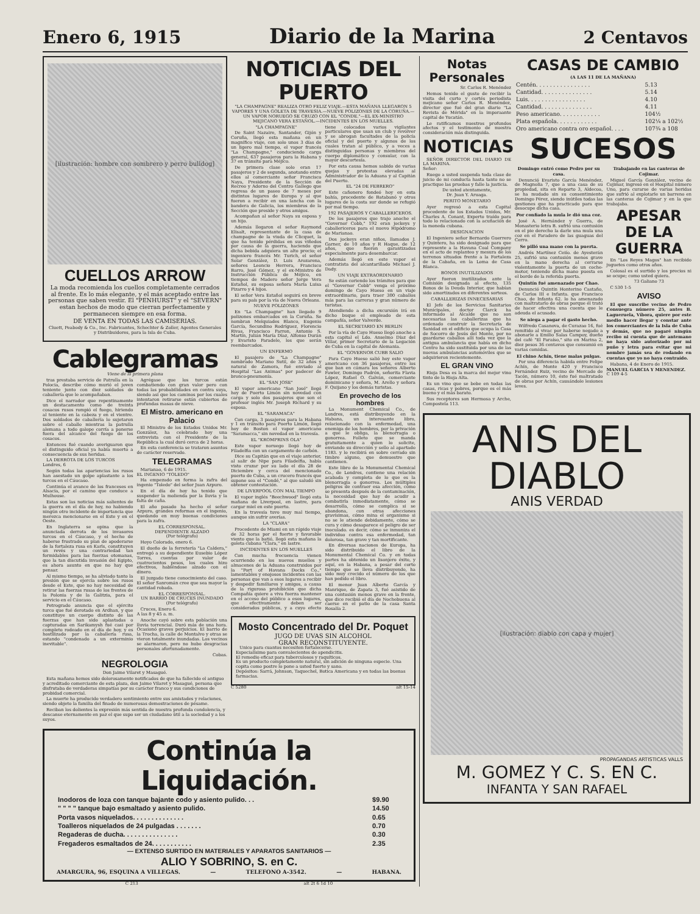Enero 6, 1915 Diario de la Marina 2 Centavos
[ilustración: hombre con sombrero y perro bulldog]
CUELLOS ARROW
La moda recomienda los cuellos completamente cerrados al frente. Es lo más elegante, y el más aceptado entre las personas que saben vestir. El "PENHURST" y el "SEVERN" estan hechos de modo que cierran perfectamente y permanecen siempre en esa forma.
DE VENTA EN TODAS LAS CAMISERIAS.
Cluett, Peabody & Co., Inc. Fabricantes, Schechter & Zoller, Agentes Generales y Distribuidores, para la Isla de Cuba.
Cablegramas
Viene de la primera plana
tras prestaba servicio de Patrulla en la Polocia, describe cómo murió el joven teniente junto con diez soldados de caballería que le acompañaban.
Dice el narrador que repentinamente un destacamento como de treinta cosacos rusos rompió el fuego, hiriendo al teniente en la cabeza y en el vientre. Dos soldados de caballería lo sujetaron sobre el caballo mientras la patrulla alemana a todo galope corría a ponerse fuera del alcance del fuego de los cosacos.
Entonces fué cuando averiguaron que el distinguido oficial ya había muerto a consecuencia de sus heridas.
LA DERROTA DE LOS TURCOS
Londres, 6
Según todas las apariencias los rusos han asestado un golpe aplastante a los turcos en el Cáucaso.
Continúa el avance de los franceses en Alsacia, por el camino que conduce a Mulhouse.
Estas son las noticias más salientes de la guerra en el día de hoy, no habiendo ningún otro incidente de importancia que merezca mencionarse en el Este y en el Oeste.
En Inglaterra se opina que la anunciada derrota de los invasores turcos en el Cáucaso, y el hecho de haberse frustrado su plan de apoderarse de la fortaleza rusa en Karls, constituyen un revés y una contrariedad tan formidables para las fuerzas otomanas, que la tan discutida invasión del Egipto, es ahora asunto en que no hay que pensar.
Al mismo tiempo, se ha aliviado tanto la presión que se ejercía sobre los rusos desde el Este, que no hay necesidad de retirar las fuerzas rusas de los frentes de la Polonia y de la Galitzia, para el servicio en el Cáucaso.
Petrogrado anuncia que el ejército turco que fué derotado en Ardhan, y que constituye un cuerpo distinto de las fuerzas que han sido aplastadas o capturadas en Sarikamysh fué casi por completo rodeado en el día de hoy, y es hostilizado por la caballería rusa, estando "condenado a un exterminio inevitable".
Agrégase que los turcos están combatiendo con gran valor pero con todas las probabilidades en contra suya, siendo así que los caminos por los cuales intentaron retirarse están cubiertos de profundas masas de nieve.
El Mistro. americano en Palacio
El Ministro de los Estados Unidos Mr. González, ha celebrado hoy una entrevista con el Presidente de la República la cual duró cerca de 2 horas.
En esta conferencia se trataron asuntos de carácter reservado.
TELEGRAMAS
Marianao, 6 de 1915.
EL INGENIO "TOLEDO"
Ha empezado en forma la zafra del ingenio "Toledo" del señor Juan Azpuro.
En el día de hoy ha tenido que suspender la molienda por la lluvia y la falta de caña.
El año pasado ha hecho el señor Azpuro, grandes reformas en el ingenio, quedando en muy buenas condiciones para la zafra.
EL CORRESPONSAL.
DEPENDIENTE ALZADO
(Por telégrafo)
Hoyo Colorado, enero 6.
El dueño de la ferretería "La Caldera," entregó a su dependiente Eusebio López Torres, cuentas por valor de cuatrocientos pesos, los cuales hizo efectivos, habiéndose alzado con el dinero.
El juzgado tiene conocimiento del caso. El señor Sanromán cree que sea mayor la cantidad robada.
EL CORRESPONSAL.
UN BARRIO DE CRUCES INUNDADO
(Por telégrafo)
Cruces, Enero 6.
A las 8 y 45 a. m.
Anoche cayó sobre esta población una lluvia torrencial. Duró más de una hora. Ocasionó graves perjuicios. El barrio de la Trocha, la calle de Montalvo y otras se vieron totalmente inundadas. Los vecinos se alarmaron, pero no hubo desgracias personales afortunadamente.
Cobas.
NEGROLOGIA
Don Jaime Vilaret y Masagué.
Esta mañana hemos sido dolorosamente notificados de que ha fallecido el antiguo y acreditado comerciante de esta plaza, don Jaime Vilaret y Masagué, persona que disfrutaba de verdaderas simpatías por su carácter franco y sus condiciones de probidad comercial.
La muerte ha producido verdadero sentimiento entre sus amistades y relaciones, siendo objeto la familia del finado de numerosas demostraciones de pésame.
Reciban los dolientes la expresión más sentida de nuestra profunda condolencia, y descanse eternamente en paz el que supo ser un ciudadano útil a la sociedad y a los suyos.
NOTICIAS DEL PUERTO
"LA CHAMPAGNE" REALIZA OTRO FELIZ VIAJE.—ESTA MAÑANA LLEGARON 5 VAPORES Y UNA GOLETA DE TRAVESIA.—NUEVE POLIZONES DE LA CORUÑA.—UN VAPOR NORUEGO SE CRUZO CON EL "CONDE."—EL EX-MINISTRO MEJICANO VERA ESTAÑOL.—INCIDENTES EN LOS MUELLES.
"LA CHAMPAGNE"
De Saint Nazaire, Santander, Gijón y Coruña, llegó esta mañana en un magnífico viaje, con solo unos 3 días de un ligero mal tiempo, el vapor francés "La Champagne," conduciendo carga general, 637 pasajeros para la Habana y 37 en tránsito para Méjico.
De primera clase solo eran 17 pasajeros y 2 de segunda, anotando entre ellos al comerciante señor Francisco Naya, Presidente de la Sección de Recreo y Adorno del Centro Gallego que regresa de un paseo de 7 meses por distintos lugares de Europa y al que fueron a recibir en una lancha con la bandera de Galicia, los miembros de la Sección que preside y otros amigos.
Acompañan al señor Naya su esposa y un hijo.
Además llegaron el señor Raymond Elisalt, representante de la casa de champagne de la viuda de Clicquet, la que ha tenido pérdidas en sus viñedos por causa de la guerra, haciendo que dicha bebida adquiera un alto precio; el ingeniero francés Mr. Turich, el señor Solar González, D. Luis Arozarena, señores Leoncio Herrera, Francisco Barro, José Gómez, y el ex-Ministro de Instrucción Pública de Méjico, en tiempos de Madero señor Jorge Vera Estañol, su esposa señora María Luisa Pizarro y 4 hijos.
El señor Vera Estañol seguirá en breve para su país por la vía de Nueva Orleans.
NUEVE POLIZONES
En "La Champagne" han llegado 9 polizones embarcados en la Coruña. Se nombran Melquiades Blanco, Eugenio García, Secundino Rodríguez, Florencio Rivas, Francisco Parron, Antonio S. Martín, Julián María Díaz, Alfonso Durán y Evaristo Paradele, los que serán reembarcados.
UN ENFERMO
El pasajero de "La Champagne" nombrado Mariano Sutil, de 32 años y natural de Zamora, fué enviado al Hospital "Las Animas" por padecer de bronco-pneumonía.
EL "SAN JOSE"
El vapor americano "San José" llegó hoy de Puerto Limón sin novedad con carga y solo dos pasajeros que son el profesor inglés Mr. Joseph Richard y su esposa.
EL "SARAMACA"
Con carga, 3 pasajeros para la Habana y 1 en tránsito para Puerto Limón, llegó hoy de Boston el vapor americano "Saramacca," sin novedad en la travesía.
EL "KROMPRINS OLA"
Este vapor noruego llegó hoy de Filadelfia con un cargamento de carbón.
Dice su Capitán que en el viaje anterior, al salir de Nipe para Filadelfia, había visto cruzar por su lado el día 28 de Diciembre y cerca del mencionado puerto de Cuba, a un crucero francés que supone sea el "Condé," al que saludó sin obtener contestación.
DE LIVERPOOL CON MAL TIEMPO
El vapor inglés "Beechwood" llegó esta mañana de Liverpool, en lastre, para cargar miel en este puerto.
En la travesía tuvo muy mal tiempo, aunque sin sufrir averías.
LA "CLARA"
Procedente de Miami en un rápido viaje de 32 horas por el fuerte y favorable viento que la batió, llegó esta mañana la goleta cubana "Clara," en lastre.
INCIDENTES EN LOS MUELLES
Con mucha frecuencia vienen ocurriendo en los nuevos muelles y almacenes de la Aduana construidos por la "Port of Havana Docks Co.," lamentables y enojosos incidentes con las personas que van a esos lugares a recibir y despedir familiares y amigos, a causa de la rigurosa prohibición que dicha Compañía quiere a viva fuerza mantener en el acceso del público a esos lugares, que efectivamente deben ser considerados públicos, y a cuyo efecto tiene colocados varios vigilantes particulares que usan un club y revólver y se abrogan facultades de la policía oficial y del puerto y algunos de los cuales tratan al público, y a veces a distinguidas personas y miembros del cuerpo diplomático y consular, con la mayor descortesía.
Por esta causa hemos sabido de varias quejas y protestas elevadas al Administrador de la Aduana y al Capitán del Puerto.
EL "24 DE FEBRERO"
Este cañonero fondeó hoy en esta bahía, procedente de Batabanó y otros lugares de la costa sur donde se refugió por mal tiempo.
192 PASAJEROS Y CABALLERICEROS.
De los pasajeros que trajo anoche el "Governor Cobb," 192 eran jockeys y caballericeros para el nuevo Hipódromo de Marianao.
Dos jockeys eran niños, llamados J. Garner, de 10 años y R Haque, de 12 años, que fueron garantizados especialmente para desembarcar.
Además llegó en este vapor el contratista del alcantarillado Michael J. Dady.
UN VIAJE EXTRAORDINARIO
Se están coriendo los trámites para que el "Governor Cobb" venga el próximo domingo de Cayo Hueso en un viaje extraordinario, para traer 300 caballos más para las carreras y gran número de turistas.
Atendiendo a dicha excursión irá en dicho buque el empleado de esta compañía, señor Valverde.
EL SECRETARIO EN BERLIN
Por la vía de Cayo Hueso llegó anoche a esta capital el Ldo. Anselmo Díaz del Villar, primer Secretario de la Legación de Cuba en la capital de Alemania.
EL "GOVERNOR CUBB SALIO
Para Cayo Hueso salió hoy este vapor americano con 36 pasajeros, entre los que ban en cámara los señores Alberto Fawler, Domingo Padrón, señorita Flavia López, Rafael O. Galván, comerciante dominicano y señora, M. Arello y señora F. Quijano y los demás turistas.
En provecho de los hombres
La Monument Chemical Co., de Londres, está distribuyendo en la Habana, un interesante libro, relacionado con la enfermedad, una enemiga de los hombres, por la privación a que le obliga, la blenorragia o gonorrea. Folleto que se manda gratuitamente a quien lo solicite, enviando su dirección y sello al apartado 1183. y lo recibirá en sobre cerrado sin timbre alguno, que demuestre que contienen.
Este libro de la Monumental Chemical Co., de Londres, contiene una relación acabada y completa de lo que es la blenorragia o gonorrea. Los múltiples peligros de contraer esa afección, cómo se presenta después de la contaminación, la necesidad que hay de acudir a combatirla inmediatamente, cómo se desarrolla, cómo se complica si se abandona, con otras afecciones gravísimas, cómo mina el organismo si no se le atiende debidamente, cómo se cura y cómo desaparece el peligro de ser inoculado. es decir, cómo se inmuniza el individuo contra esa enfermedad, tan dolorosa, tan grave y tan mortificante.
En diversas naciones de Europa, ha sido distribuido el libro de la Monumental Chemical Co. y en todas partes ha obtenido un lisonjero éxito, y aquí, en la Habana, a pesar del corto tiempo que se lleva distribuyendo, ha sido muy crecido el número de los que han pedido el libro.
El menor Juan Alberto García y Manrique, de Zapata 3, fué asistido de una contusión menos grave en la frente, que dice recibió el día de Nochebuena al caerse en el patio de la casa Santa Rosalía 2.
Mosto Concentrado del Dr. Poquet
JUGO DE UVAS SIN ALCOHOL
GRAN RECONSTITUYENTE.
Unico para cuantos necesiten fortalecerse.
Especialísimo para convalecientes de apendicitis.
El remedio eficaz para tuberculosos y raquíticos.
Es un producto completamente natural, sin adición de ninguna especie. Una copita como postre lo pone a usted fuerte y sano.
Depósitos: Sarrá, Johnson, Taquechel, Botica Americana y en todas las buenas farmacias.
C 5280 alt 15-14
Continúa la Liquidación.
| Inodoros de loza con tanque bajante codo y asiento pulido. . . | $9.90 |
| " " " " tanque bajo esmaltado y asiento pulido. | 14.50 |
| Porta vasos niquelados. . . . . . . . . . . . . . | 0.65 |
| Toalleros niquelados de 24 pulgadas . . . . . . . | 0.70 |
| Regaderas de ducha. . . . . . . . . . . . . . . | 0.30 |
| Fregaderos esmaltados de 24. . . . . . . . . . . | 2.35 |
— EXTENSO SURTIDO EN MATERIALES Y APARATOS SANITARIOS —
ALIO Y SOBRINO, S. en C.
AMARGURA, 96, ESQUINA A VILLEGAS. — TELEFONO A-3542. — HABANA.
C 213 alt 2t 6 1d 10
Notas Personales
Sr. Carlos R. Menéndez
Hemos tenido el gusto de recibir la visita del curto y cortés periodista mejicano señor Carlos R. Menéndez, director que fué del gran diario "La Revista de Mérida" en la imporaante capital de Yucatán.
Le ratificamos nuestros profundos afectos y el testimonio de nuestra consideración más distinguida.
NOTICIAS
SEÑOR DIRECTOR DEL DIARIO DE LA MARINA.
Señor:
Ruego a usted suspenda toda clase de juicio de mi conducta hasta tanto no se practique las pruebas y falle la justicia.
De usted atentamente,
Dr. Juan Y. Aruaga.
PERITO MONETARIO
Ayer regresó a esta Capital procedente de los Estados Unidos, Mr. Charles A. Conant, Experto traído para todo lo relacionado con la acuñación de la moneda cubana.
DESIGNACION
El Ingeniero señor Bernardo Guerrero y Quintero, ha sido designado para que represente a la Havana Coal Company en el acto de replanteo y mesura de los terrenos situados frente a la Fortaleza de la Cabaña, en la Loma de Casa Blanca.
BONOS INUTILIZADOS
Ayer fueron inutilizados ante la Comisión designada al efecto, 135 Bonos de la Deuda Interior, que habían sido amortizados en diferentes sorteos.
CABALLERIZAS INNECESARIAS
El Jefe de los Servicios Sanitarios Municipales, doctor Clarck ha informado al Alcalde que no son necesarias las caballerizas que ha ordenado construir la Secretaría de Sanidad en el edificio que ocupa la Casa de Socorro de Jesús del Monte, por no guardarse caballos allí toda vez que la antigua ambulancia que había en dicho Centro ha sido sustituida por una de las nuevas ambulancias automóviles que se adquirieron recientemente.
EL GRAN VINO
Rioja Desa es la marca del mejor vino tinto de la Rioja Alta.
Es un vino que se bebe en todas las casas, ricas y pobres, porque es el más bueno y el más barato.
Sus receptores son Hermosa y Arche, Compostela 113.
CASAS DE CAMBIO
(A LAS 11 DE LA MAÑANA)
| Centén. . . . . . . . . . . . . . . . | 5.13 |
| Cantidad. . . . . . . . . . . . . . . | 5.14 |
| Luis. . . . . . . . . . . . . . . . . | 4.10 |
| Cantidad. . . . . . . . . . . . . . . | 4.11 |
| Peso americano. . . . . . . . . . . . | 104½ |
| Plata española. . . . . . . . . . . . | 102¼ a 102½ |
| Oro americano contra oro español. . . . | 107¾ a 108 |
SUCESOS
Domingo entró como Pedro por su casa.
Denunció Evaristo García Menéndez, de Magnolia 7, que a una casa de su propiedad, sita en Reparto 3, Aldecoa, se ha mudado sin su consentimiento Domingo Pérez, siendo inútiles todas las gestiones que ha practicado para que desocupe dicha casa.
Por confiado la mula le dió una coz.
José A. Hernández y Guerra, de Monasterio letra B. sufrió una contusión en el pie derecho la darle una mula una coz en el Paradero de las guaguas del Cerro.
Se pilló una mano con la puerta.
Andrés Martínez Ceiío. de Ayesterán 25, sufrió una contusión menos grave en la mano derecha al cerrarse violentamente la puerta de un coche-motor, teniendo dicha mano puesta en el borde de la referida puerta.
Quintín fué amenazado por Chao.
Denunció Quintín Honterino Castaño, de Carlos III e Infanta. que Francisco Chao, de Infanta 62. lo ha amenazado con maltratarlo de obras porque él trató de hacer efectiva una cuenta que le adeuda el acusado.
Se niega a pagar el gasto hecho.
Wilfredo Casanova, de Curazao 16, fué remitido al vivac por haberse negado a abonarle a Emilio Salas Campoy, dueño del café "El Paraíso," sito en Marina 2, diez pesos 36 centavos que consumió en varias comidas.
El chino Achín, tiene malas pulgas.
Por una diferencia habida entre Felipe Achín, de Monte 420 y Francisco Fernández Ruiz, vecino de Mercado de Tacón, número 10, éste fué maltratado de obras por Achín, causándole lesiones leves.
Trabajando en las canteras de Cojimar.
Miguel García González, vecino de Cojimar, ingresó en el Hospital número Uno, para curarse de varias heridas que sufrió al explotarle un barreno en las canteras de Cojimar y en la que trabajaba.
APESAR DE LA GUERRA
En "Los Reyes Magos" han recibido juguetes como otros años.
Colosal es el surtido y los precios ni se ocupe; como usted quiera.
73 Galiano 73
C 530 1-5
AVISO
El que suscribe vecino de Pedro Consuegra número 25, antes B. Lagueruela, Víbora, quiere por este medio hacer llegar y constar ante los comerciantes de la Isla de Cuba y demás, que no pagaré ningún recibo ni cuenta que de antemano no haya sido autorizado por mi puño y letra para evitar que mi nombre jamás sea de rodando en cuentas que yo no haya contraído.
Habana, 4 de Enero de 1915.
MANUEL GARCIA Y MENENDEZ.
C 109 4-5
ANIS DEL
DIABLO
ANIS VERDAD
[ilustración: diablo con capa y mujer]
PROPAGANDAS ARTISTICAS VALLS
M. GOMEZ Y C. S. EN C.
INFANTA Y SAN RAFAEL